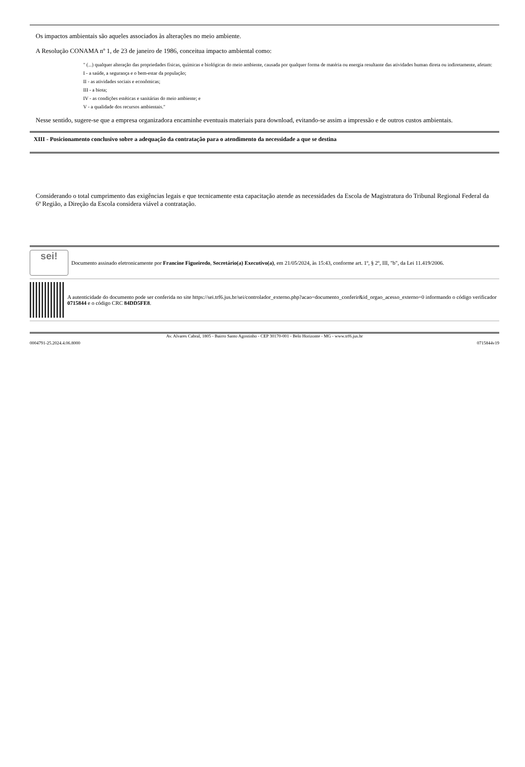Os impactos ambientais são aqueles associados às alterações no meio ambiente.
A Resolução CONAMA nº 1, de 23 de janeiro de 1986, conceitua impacto ambiental como:
" (...) qualquer alteração das propriedades físicas, químicas e biológicas do meio ambiente, causada por qualquer forma de matéria ou energia resultante das atividades human direta ou indiretamente, afetam:
I - a saúde, a segurança e o bem-estar da população;
II - as atividades sociais e econômicas;
III - a biota;
IV - as condições estéticas e sanitárias do meio ambiente; e
V - a qualidade dos recursos ambientais."
Nesse sentido, sugere-se que a empresa organizadora encaminhe eventuais materiais para download, evitando-se assim a impressão e de outros custos ambientais.
XIII - Posicionamento conclusivo sobre a adequação da contratação para o atendimento da necessidade a que se destina
Considerando o total cumprimento das exigências legais e que tecnicamente esta capacitação atende as necessidades da Escola de Magistratura do Tribunal Regional Federal da 6ª Região, a Direção da Escola considera viável a contratação.
sei!
Documento assinado eletronicamente por Francine Figueiredo, Secretário(a) Executivo(a), em 21/05/2024, às 15:43, conforme art. 1º, § 2º, III, "b", da Lei 11.419/2006.
A autenticidade do documento pode ser conferida no site https://sei.trf6.jus.br/sei/controlador_externo.php?acao=documento_conferir&id_orgao_acesso_externo=0 informando o código verificador 0715844 e o código CRC 84DD5FE8.
Av. Alvares Cabral, 1805 - Bairro Santo Agostinho - CEP 30170-001 - Belo Horizonte - MG - www.trf6.jus.br
0004791-25.2024.4.06.8000 0715844v19